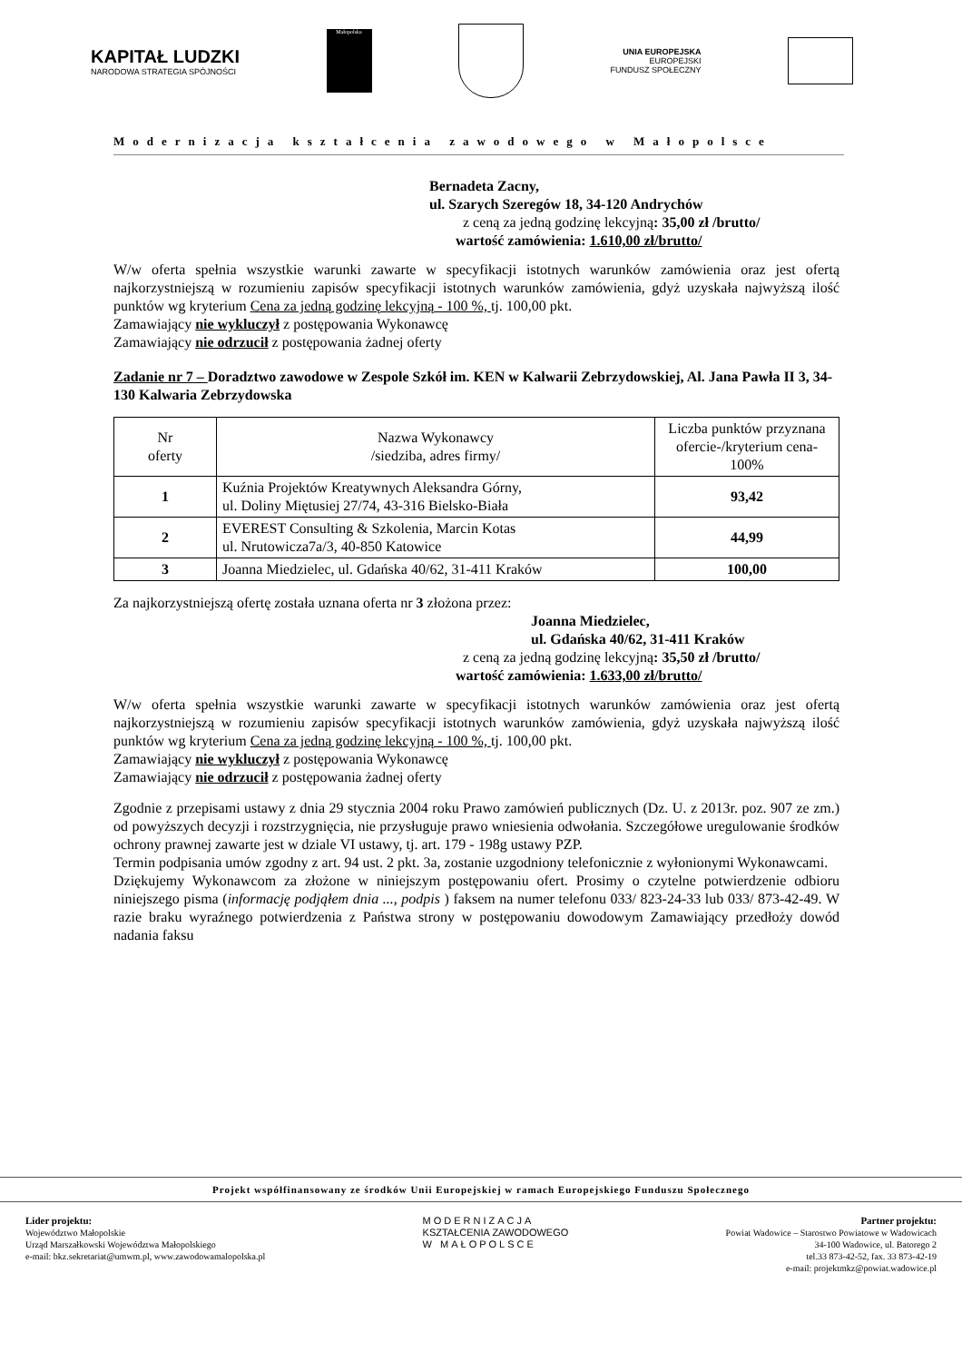KAPITAŁ LUDZKI
NARODOWA STRATEGIA SPÓJNOŚCI
Małopolska
UNIA EUROPEJSKA
EUROPEJSKI
FUNDUSZ SPOŁECZNY
Modernizacja kształcenia zawodowego w Małopolsce
Bernadeta Zacny,
ul. Szarych Szeregów 18, 34-120 Andrychów
z ceną za jedną godzinę lekcyjną: 35,00 zł /brutto/
wartość zamówienia: 1.610,00 zł/brutto/
W/w oferta spełnia wszystkie warunki zawarte w specyfikacji istotnych warunków zamówienia oraz jest ofertą najkorzystniejszą w rozumieniu zapisów specyfikacji istotnych warunków zamówienia, gdyż uzyskała najwyższą ilość punktów wg kryterium Cena za jedną godzinę lekcyjną - 100 %, tj. 100,00 pkt.
Zamawiający nie wykluczył z postępowania Wykonawcę
Zamawiający nie odrzucił z postępowania żadnej oferty
Zadanie nr 7 – Doradztwo zawodowe w Zespole Szkół im. KEN w Kalwarii Zebrzydowskiej, Al. Jana Pawła II 3, 34-130 Kalwaria Zebrzydowska
| Nr oferty | Nazwa Wykonawcy /siedziba, adres firmy/ | Liczba punktów przyznana ofercie-/kryterium cena-100% |
| --- | --- | --- |
| 1 | Kuźnia Projektów Kreatywnych Aleksandra Górny, ul. Doliny Miętusiej 27/74, 43-316 Bielsko-Biała | 93,42 |
| 2 | EVEREST Consulting & Szkolenia, Marcin Kotas ul. Nrutowicza7a/3, 40-850 Katowice | 44,99 |
| 3 | Joanna Miedzielec, ul. Gdańska 40/62, 31-411 Kraków | 100,00 |
Za najkorzystniejszą ofertę została uznana oferta nr 3 złożona przez:
Joanna Miedzielec,
ul. Gdańska 40/62, 31-411 Kraków
z ceną za jedną godzinę lekcyjną: 35,50 zł /brutto/
wartość zamówienia: 1.633,00 zł/brutto/
W/w oferta spełnia wszystkie warunki zawarte w specyfikacji istotnych warunków zamówienia oraz jest ofertą najkorzystniejszą w rozumieniu zapisów specyfikacji istotnych warunków zamówienia, gdyż uzyskała najwyższą ilość punktów wg kryterium Cena za jedną godzinę lekcyjną - 100 %, tj. 100,00 pkt.
Zamawiający nie wykluczył z postępowania Wykonawcę
Zamawiający nie odrzucił z postępowania żadnej oferty
Zgodnie z przepisami ustawy z dnia 29 stycznia 2004 roku Prawo zamówień publicznych (Dz. U. z 2013r. poz. 907 ze zm.) od powyższych decyzji i rozstrzygnięcia, nie przysługuje prawo wniesienia odwołania. Szczegółowe uregulowanie środków ochrony prawnej zawarte jest w dziale VI ustawy, tj. art. 179 - 198g ustawy PZP.
Termin podpisania umów zgodny z art. 94 ust. 2 pkt. 3a, zostanie uzgodniony telefonicznie z wyłonionymi Wykonawcami.
Dziękujemy Wykonawcom za złożone w niniejszym postępowaniu ofert. Prosimy o czytelne potwierdzenie odbioru niniejszego pisma (informację podjąłem dnia ..., podpis ) faksem na numer telefonu 033/ 823-24-33 lub 033/ 873-42-49. W razie braku wyraźnego potwierdzenia z Państwa strony w postępowaniu dowodowym Zamawiający przedłoży dowód nadania faksu
Projekt współfinansowany ze środków Unii Europejskiej w ramach Europejskiego Funduszu Społecznego
Lider projektu:
Województwo Małopolskie
Urząd Marszałkowski Województwa Małopolskiego
e-mail: bkz.sekretariat@umwm.pl, www.zawodowamalopolska.pl
MODERNIZACJA
KSZTAŁCENIA ZAWODOWEGO
W MAŁOPOLSCE
Partner projektu:
Powiat Wadowice – Starostwo Powiatowe w Wadowicach
34-100 Wadowice, ul. Batorego 2
tel.33 873-42-52, fax. 33 873-42-19
e-mail: projektmkz@powiat.wadowice.pl